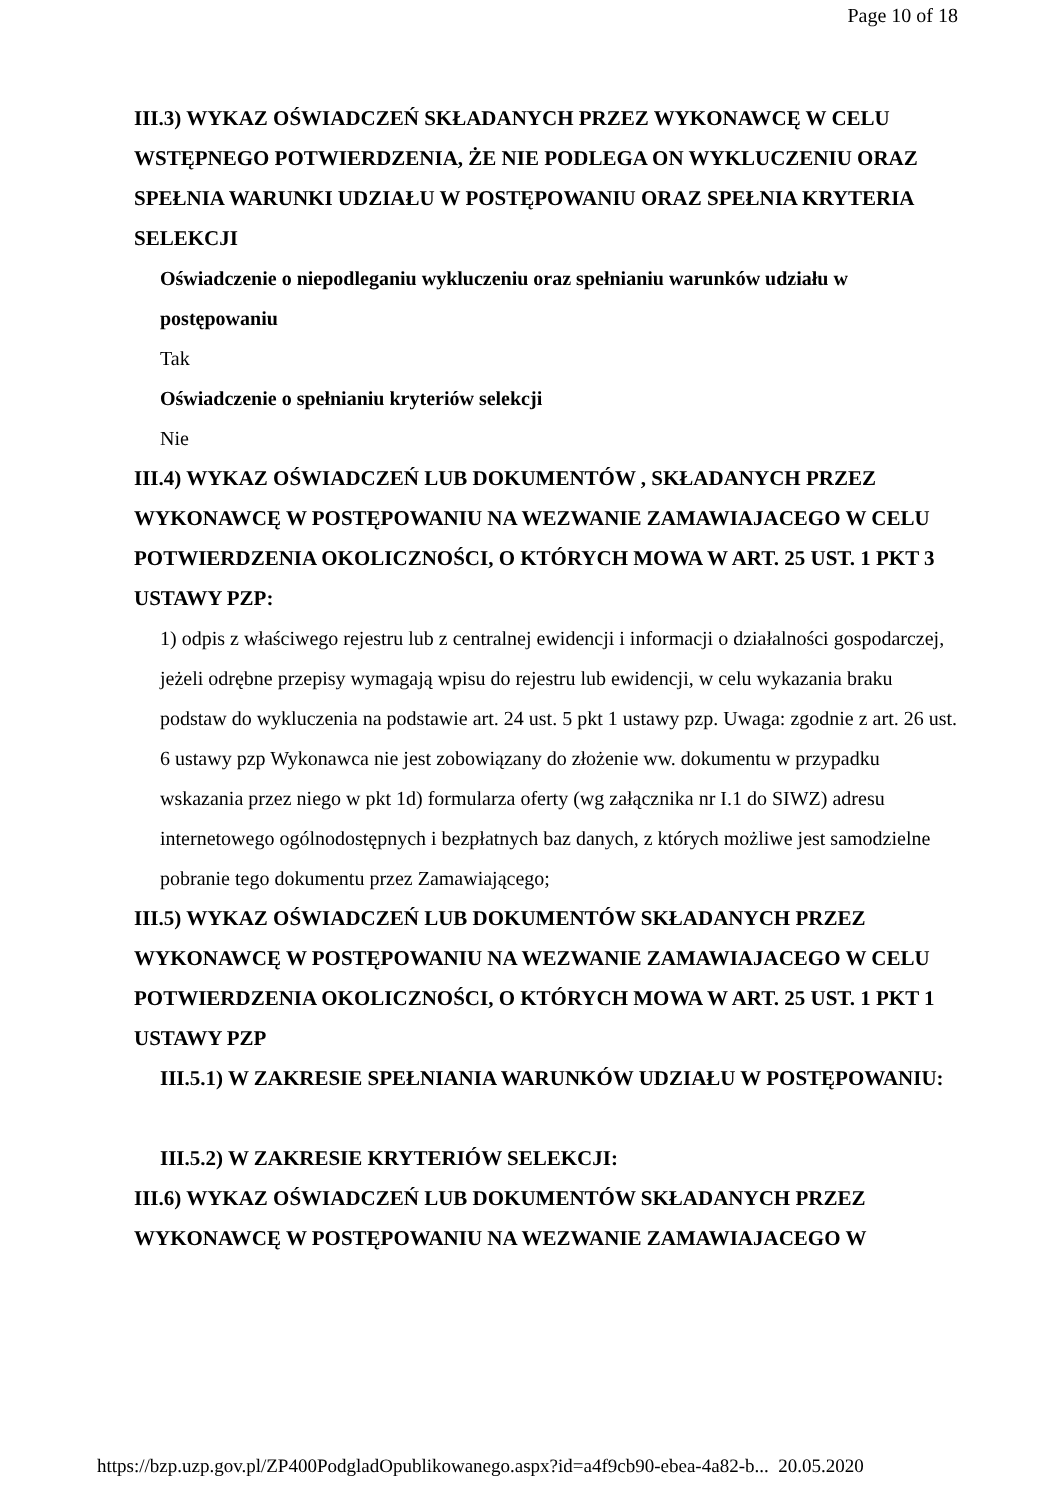Page 10 of 18
III.3) WYKAZ OŚWIADCZEŃ SKŁADANYCH PRZEZ WYKONAWCĘ W CELU WSTĘPNEGO POTWIERDZENIA, ŻE NIE PODLEGA ON WYKLUCZENIU ORAZ SPEŁNIA WARUNKI UDZIAŁU W POSTĘPOWANIU ORAZ SPEŁNIA KRYTERIA SELEKCJI
Oświadczenie o niepodleganiu wykluczeniu oraz spełnianiu warunków udziału w postępowaniu
Tak
Oświadczenie o spełnianiu kryteriów selekcji
Nie
III.4) WYKAZ OŚWIADCZEŃ LUB DOKUMENTÓW , SKŁADANYCH PRZEZ WYKONAWCĘ W POSTĘPOWANIU NA WEZWANIE ZAMAWIAJACEGO W CELU POTWIERDZENIA OKOLICZNOŚCI, O KTÓRYCH MOWA W ART. 25 UST. 1 PKT 3 USTAWY PZP:
1) odpis z właściwego rejestru lub z centralnej ewidencji i informacji o działalności gospodarczej, jeżeli odrębne przepisy wymagają wpisu do rejestru lub ewidencji, w celu wykazania braku podstaw do wykluczenia na podstawie art. 24 ust. 5 pkt 1 ustawy pzp. Uwaga: zgodnie z art. 26 ust. 6 ustawy pzp Wykonawca nie jest zobowiązany do złożenie ww. dokumentu w przypadku wskazania przez niego w pkt 1d) formularza oferty (wg załącznika nr I.1 do SIWZ) adresu internetowego ogólnodostępnych i bezpłatnych baz danych, z których możliwe jest samodzielne pobranie tego dokumentu przez Zamawiającego;
III.5) WYKAZ OŚWIADCZEŃ LUB DOKUMENTÓW SKŁADANYCH PRZEZ WYKONAWCĘ W POSTĘPOWANIU NA WEZWANIE ZAMAWIAJACEGO W CELU POTWIERDZENIA OKOLICZNOŚCI, O KTÓRYCH MOWA W ART. 25 UST. 1 PKT 1 USTAWY PZP
III.5.1) W ZAKRESIE SPEŁNIANIA WARUNKÓW UDZIAŁU W POSTĘPOWANIU:
III.5.2) W ZAKRESIE KRYTERIÓW SELEKCJI:
III.6) WYKAZ OŚWIADCZEŃ LUB DOKUMENTÓW SKŁADANYCH PRZEZ WYKONAWCĘ W POSTĘPOWANIU NA WEZWANIE ZAMAWIAJACEGO W
https://bzp.uzp.gov.pl/ZP400PodgladOpublikowanego.aspx?id=a4f9cb90-ebea-4a82-b... 20.05.2020